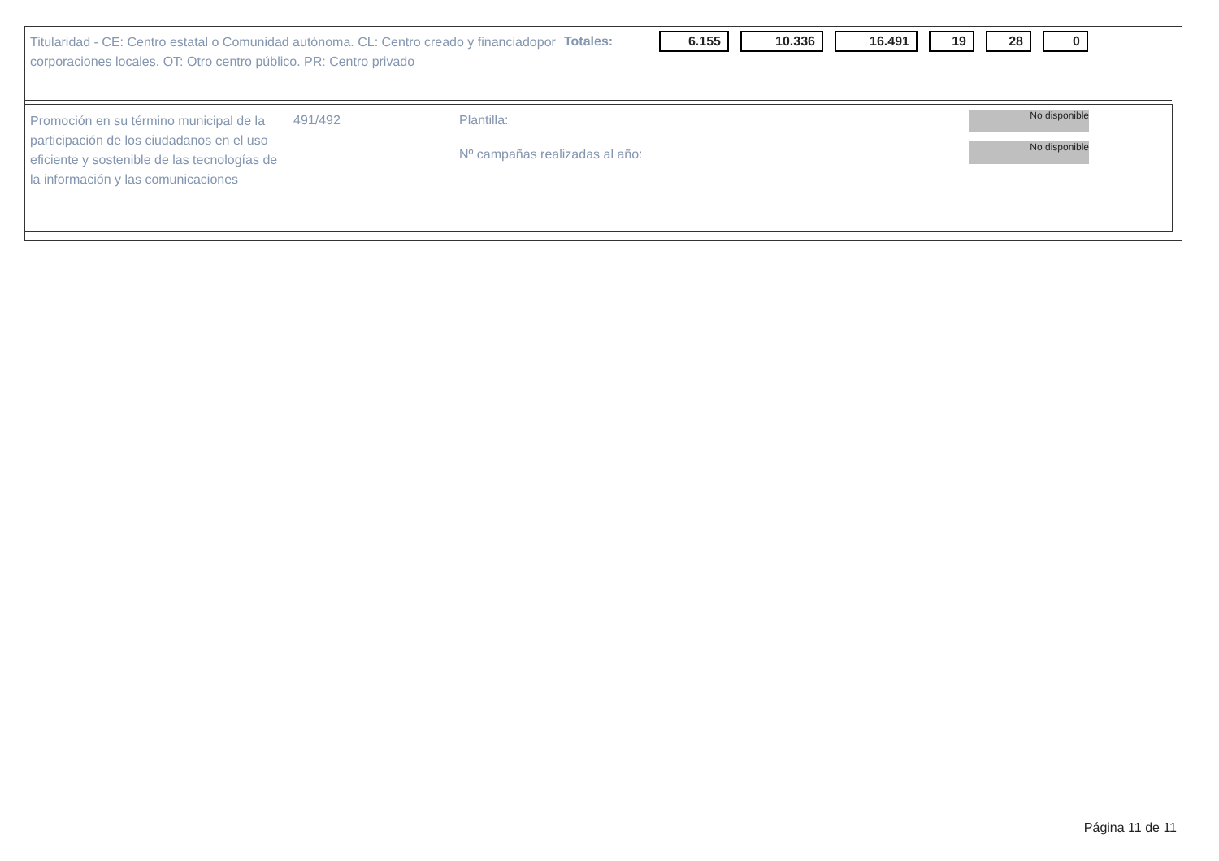Titularidad - CE: Centro estatal o Comunidad autónoma. CL: Centro creado y financiadopor corporaciones locales. OT: Otro centro público. PR: Centro privado
Totales:
6.155 10.336 16.491 19 28 0
Promoción en su término municipal de la participación de los ciudadanos en el uso eficiente y sostenible de las tecnologías de la información y las comunicaciones
491/492 Plantilla:
Nº campañas realizadas al año:
No disponible
No disponible
Página 11 de 11